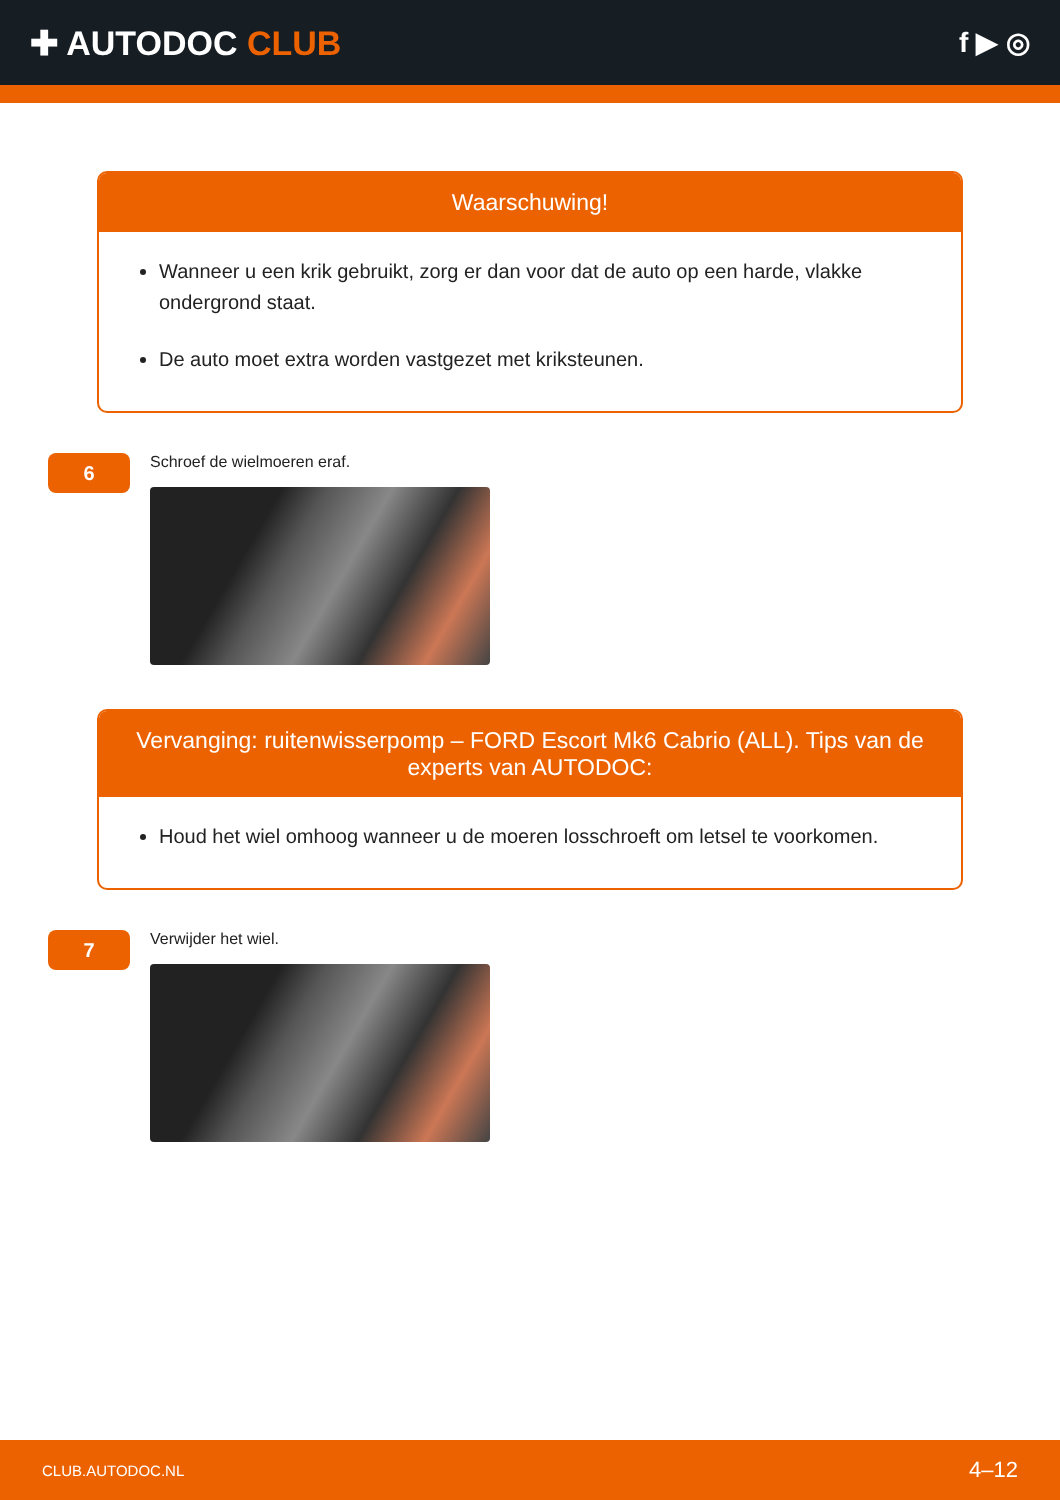✚ AUTODOC CLUB
f ▶ ◎
Waarschuwing!
Wanneer u een krik gebruikt, zorg er dan voor dat de auto op een harde, vlakke ondergrond staat.
De auto moet extra worden vastgezet met kriksteunen.
6
Schroef de wielmoeren eraf.
Vervanging: ruitenwisserpomp – FORD Escort Mk6 Cabrio (ALL). Tips van de experts van AUTODOC:
Houd het wiel omhoog wanneer u de moeren losschroeft om letsel te voorkomen.
7
Verwijder het wiel.
CLUB.AUTODOC.NL 4–12